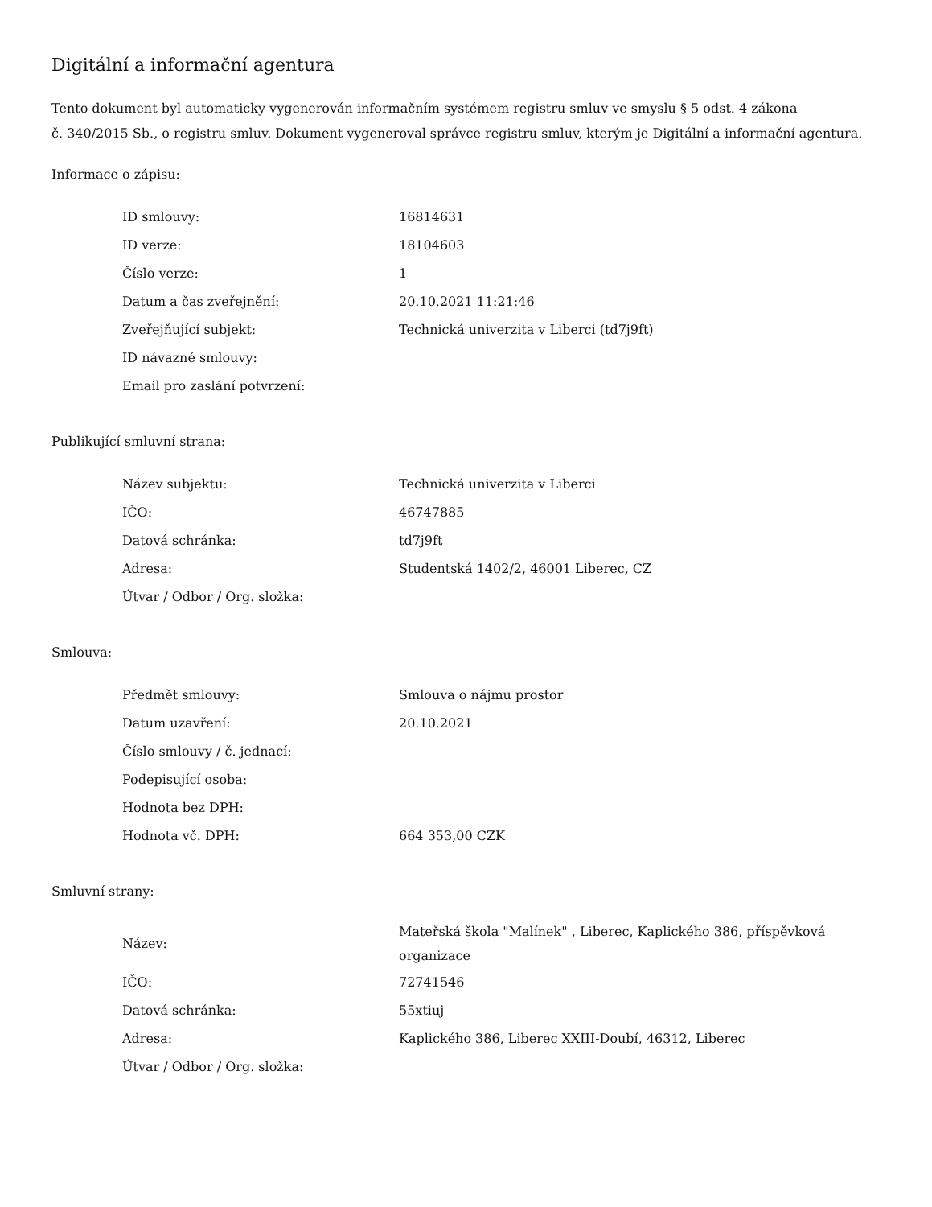Digitální a informační agentura
Tento dokument byl automaticky vygenerován informačním systémem registru smluv ve smyslu § 5 odst. 4 zákona
č. 340/2015 Sb., o registru smluv. Dokument vygeneroval správce registru smluv, kterým je Digitální a informační agentura.
Informace o zápisu:
| ID smlouvy: | 16814631 |
| ID verze: | 18104603 |
| Číslo verze: | 1 |
| Datum a čas zveřejnění: | 20.10.2021 11:21:46 |
| Zveřejňující subjekt: | Technická univerzita v Liberci (td7j9ft) |
| ID návazné smlouvy: | |
| Email pro zaslání potvrzení: | |
Publikující smluvní strana:
| Název subjektu: | Technická univerzita v Liberci |
| IČO: | 46747885 |
| Datová schránka: | td7j9ft |
| Adresa: | Studentská 1402/2, 46001 Liberec, CZ |
| Útvar / Odbor / Org. složka: | |
Smlouva:
| Předmět smlouvy: | Smlouva o nájmu prostor |
| Datum uzavření: | 20.10.2021 |
| Číslo smlouvy / č. jednací: | |
| Podepisující osoba: | |
| Hodnota bez DPH: | |
| Hodnota vč. DPH: | 664 353,00 CZK |
Smluvní strany:
| Název: | Mateřská škola "Malínek" , Liberec, Kaplického 386, příspěvková organizace |
| IČO: | 72741546 |
| Datová schránka: | 55xtiuj |
| Adresa: | Kaplického 386, Liberec XXIII-Doubí, 46312, Liberec |
| Útvar / Odbor / Org. složka: | |